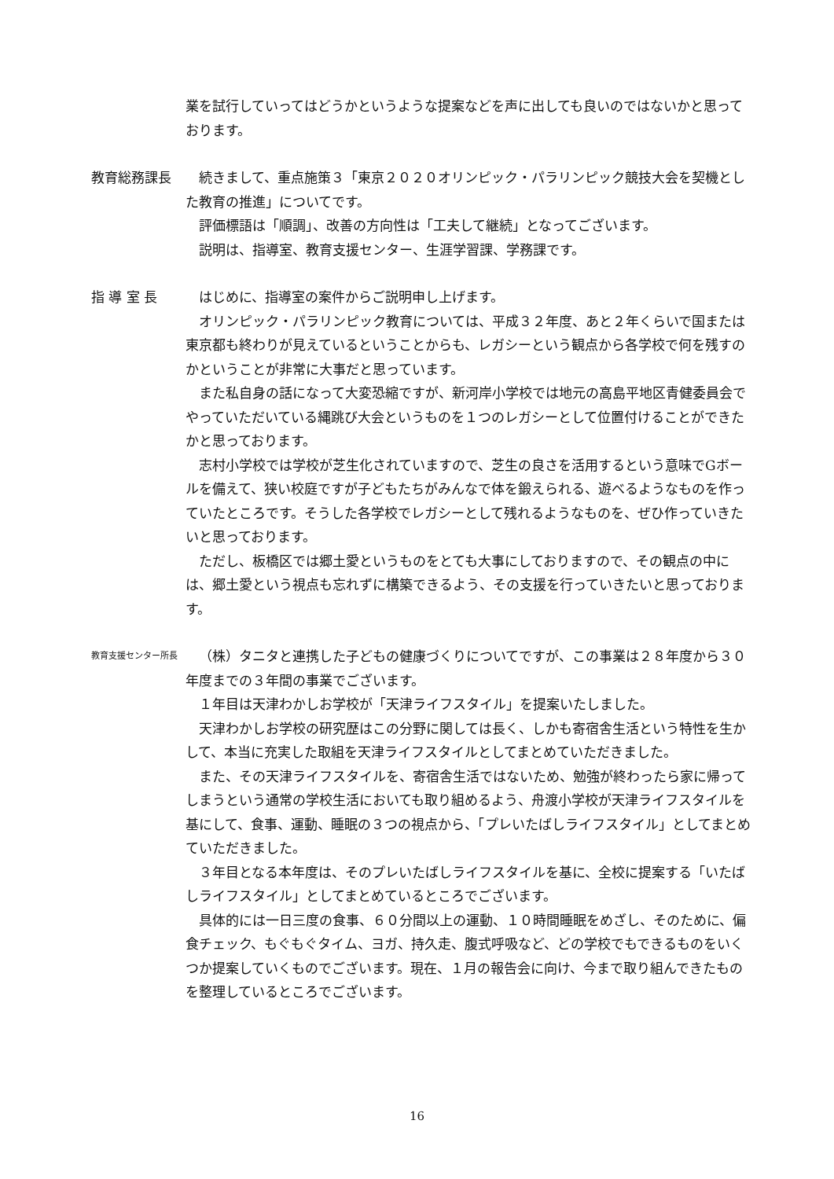業を試行していってはどうかというような提案などを声に出しても良いのではないかと思っております。
教育総務課長 続きまして、重点施策３「東京２０２０オリンピック・パラリンピック競技大会を契機とした教育の推進」についてです。
評価標語は「順調」、改善の方向性は「工夫して継続」となってございます。
説明は、指導室、教育支援センター、生涯学習課、学務課です。
指 導 室 長 はじめに、指導室の案件からご説明申し上げます。
オリンピック・パラリンピック教育については、平成３２年度、あと２年くらいで国または東京都も終わりが見えているということからも、レガシーという観点から各学校で何を残すのかということが非常に大事だと思っています。
また私自身の話になって大変恐縮ですが、新河岸小学校では地元の高島平地区青健委員会でやっていただいている縄跳び大会というものを１つのレガシーとして位置付けることができたかと思っております。
志村小学校では学校が芝生化されていますので、芝生の良さを活用するという意味でGボールを備えて、狭い校庭ですが子どもたちがみんなで体を鍛えられる、遊べるようなものを作っていたところです。そうした各学校でレガシーとして残れるようなものを、ぜひ作っていきたいと思っております。
ただし、板橋区では郷土愛というものをとても大事にしておりますので、その観点の中には、郷土愛という視点も忘れずに構築できるよう、その支援を行っていきたいと思っております。
教育支援センター所長
（株）タニタと連携した子どもの健康づくりについてですが、この事業は２８年度から３０年度までの３年間の事業でございます。
１年目は天津わかしお学校が「天津ライフスタイル」を提案いたしました。
天津わかしお学校の研究歴はこの分野に関しては長く、しかも寄宿舎生活という特性を生かして、本当に充実した取組を天津ライフスタイルとしてまとめていただきました。
また、その天津ライフスタイルを、寄宿舎生活ではないため、勉強が終わったら家に帰ってしまうという通常の学校生活においても取り組めるよう、舟渡小学校が天津ライフスタイルを基にして、食事、運動、睡眠の３つの視点から、「プレいたばしライフスタイル」としてまとめていただきました。
３年目となる本年度は、そのプレいたばしライフスタイルを基に、全校に提案する「いたばしライフスタイル」としてまとめているところでございます。
具体的には一日三度の食事、６０分間以上の運動、１０時間睡眠をめざし、そのために、偏食チェック、もぐもぐタイム、ヨガ、持久走、腹式呼吸など、どの学校でもできるものをいくつか提案していくものでございます。現在、１月の報告会に向け、今まで取り組んできたものを整理しているところでございます。
16